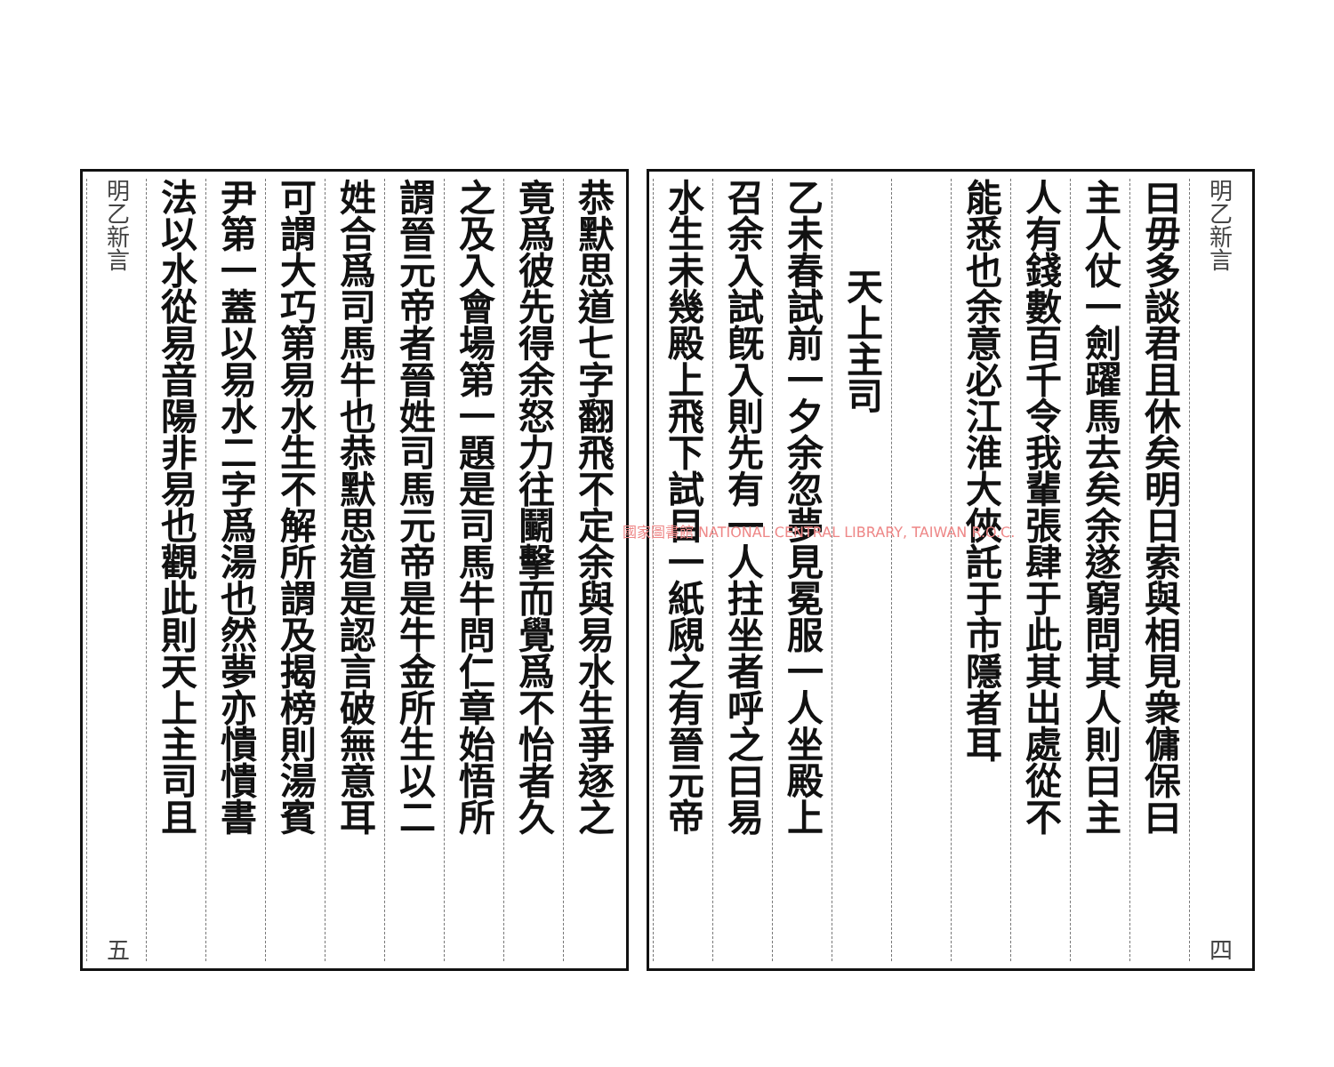明乙新言 四
曰毋多談君且休矣明日索與相見衆傭保曰
主人仗一劍躍馬去矣余遂窮問其人則曰主
人有錢數百千令我輩張肆于此其出處從不
能悉也余意必江淮大俠託于市隱者耳
天上主司
乙未春試前一夕余忽夢見冕服一人坐殿上
召余入試旣入則先有一人拄坐者呼之曰易
水生未幾殿上飛下試目一紙覛之有晉元帝
恭默思道七字翻飛不定余與易水生爭逐之
竟爲彼先得余怒力往鬭擊而覺爲不怡者久
之及入會場第一題是司馬牛問仁章始悟所
謂晉元帝者晉姓司馬元帝是牛金所生以二
姓合爲司馬牛也恭默思道是認言破無意耳
可謂大巧第易水生不解所謂及揭榜則湯賓
尹第一蓋以易水二字爲湯也然夢亦憒憒書
法以水從易音陽非易也觀此則天上主司且
明乙新言 五
國家圖書館 NATIONAL CENTRAL LIBRARY, TAIWAN R.O.C.